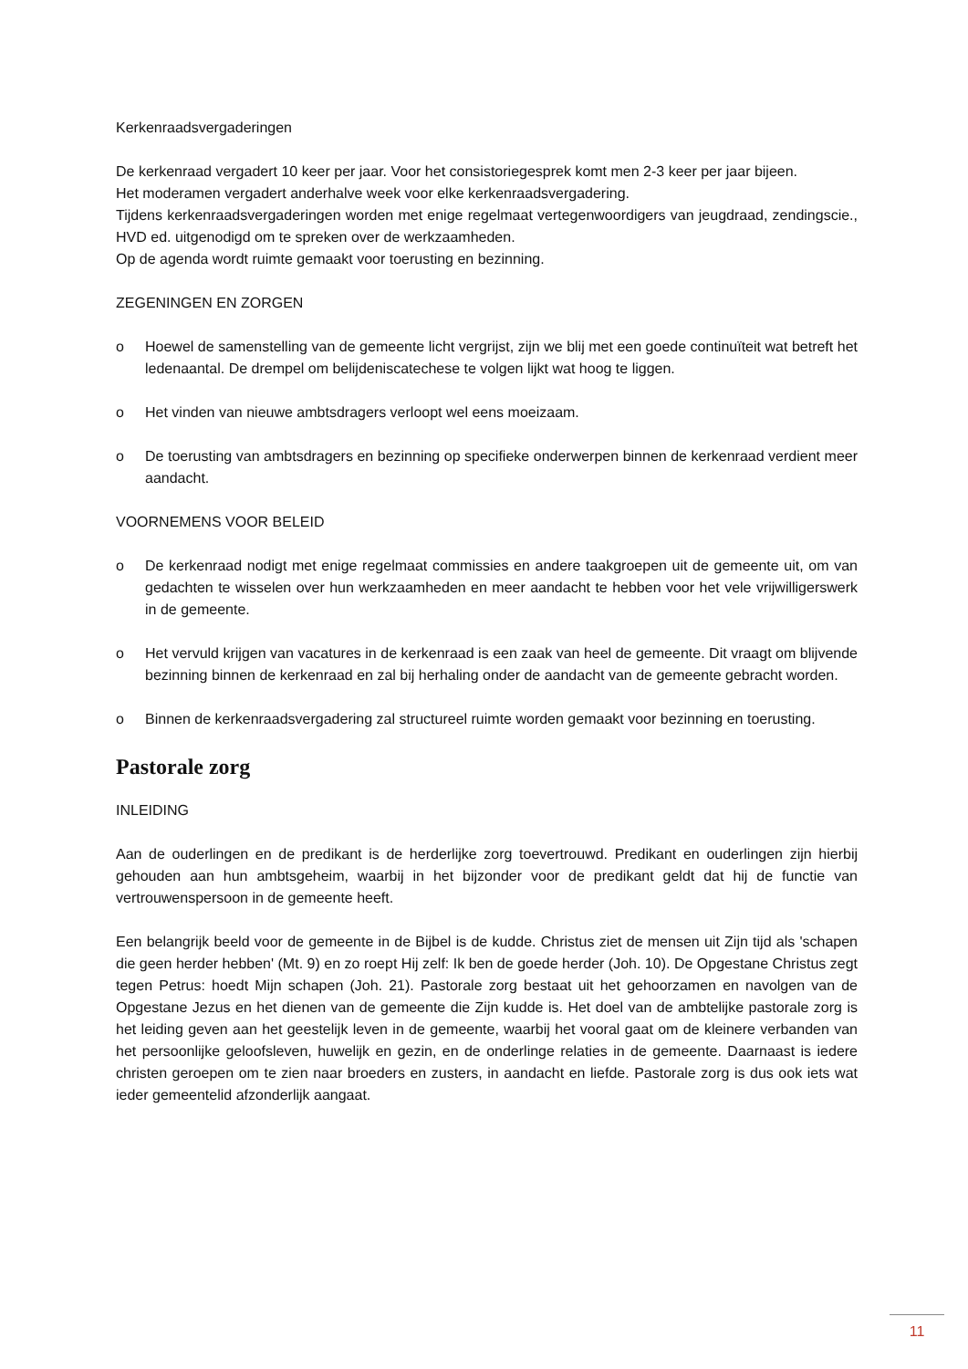Kerkenraadsvergaderingen
De kerkenraad vergadert 10 keer per jaar. Voor het consistoriegesprek komt men 2-3 keer per jaar bijeen.
Het moderamen vergadert anderhalve week voor elke kerkenraadsvergadering.
Tijdens kerkenraadsvergaderingen worden met enige regelmaat vertegenwoordigers van jeugdraad, zendingscie., HVD ed. uitgenodigd om te spreken over de werkzaamheden.
Op de agenda wordt ruimte gemaakt voor toerusting en bezinning.
ZEGENINGEN EN ZORGEN
o Hoewel de samenstelling van de gemeente licht vergrijst, zijn we blij met een goede continuïteit wat betreft het ledenaantal. De drempel om belijdeniscatechese te volgen lijkt wat hoog te liggen.
o Het vinden van nieuwe ambtsdragers verloopt wel eens moeizaam.
o De toerusting van ambtsdragers en bezinning op specifieke onderwerpen binnen de kerkenraad verdient meer aandacht.
VOORNEMENS VOOR BELEID
o De kerkenraad nodigt met enige regelmaat commissies en andere taakgroepen uit de gemeente uit, om van gedachten te wisselen over hun werkzaamheden en meer aandacht te hebben voor het vele vrijwilligerswerk in de gemeente.
o Het vervuld krijgen van vacatures in de kerkenraad is een zaak van heel de gemeente. Dit vraagt om blijvende bezinning binnen de kerkenraad en zal bij herhaling onder de aandacht van de gemeente gebracht worden.
o Binnen de kerkenraadsvergadering zal structureel ruimte worden gemaakt voor bezinning en toerusting.
Pastorale zorg
INLEIDING
Aan de ouderlingen en de predikant is de herderlijke zorg toevertrouwd. Predikant en ouderlingen zijn hierbij gehouden aan hun ambtsgeheim, waarbij in het bijzonder voor de predikant geldt dat hij de functie van vertrouwenspersoon in de gemeente heeft.
Een belangrijk beeld voor de gemeente in de Bijbel is de kudde. Christus ziet de mensen uit Zijn tijd als 'schapen die geen herder hebben' (Mt. 9) en zo roept Hij zelf: Ik ben de goede herder (Joh. 10). De Opgestane Christus zegt tegen Petrus: hoedt Mijn schapen (Joh. 21). Pastorale zorg bestaat uit het gehoorzamen en navolgen van de Opgestane Jezus en het dienen van de gemeente die Zijn kudde is. Het doel van de ambtelijke pastorale zorg is het leiding geven aan het geestelijk leven in de gemeente, waarbij het vooral gaat om de kleinere verbanden van het persoonlijke geloofsleven, huwelijk en gezin, en de onderlinge relaties in de gemeente. Daarnaast is iedere christen geroepen om te zien naar broeders en zusters, in aandacht en liefde. Pastorale zorg is dus ook iets wat ieder gemeentelid afzonderlijk aangaat.
11